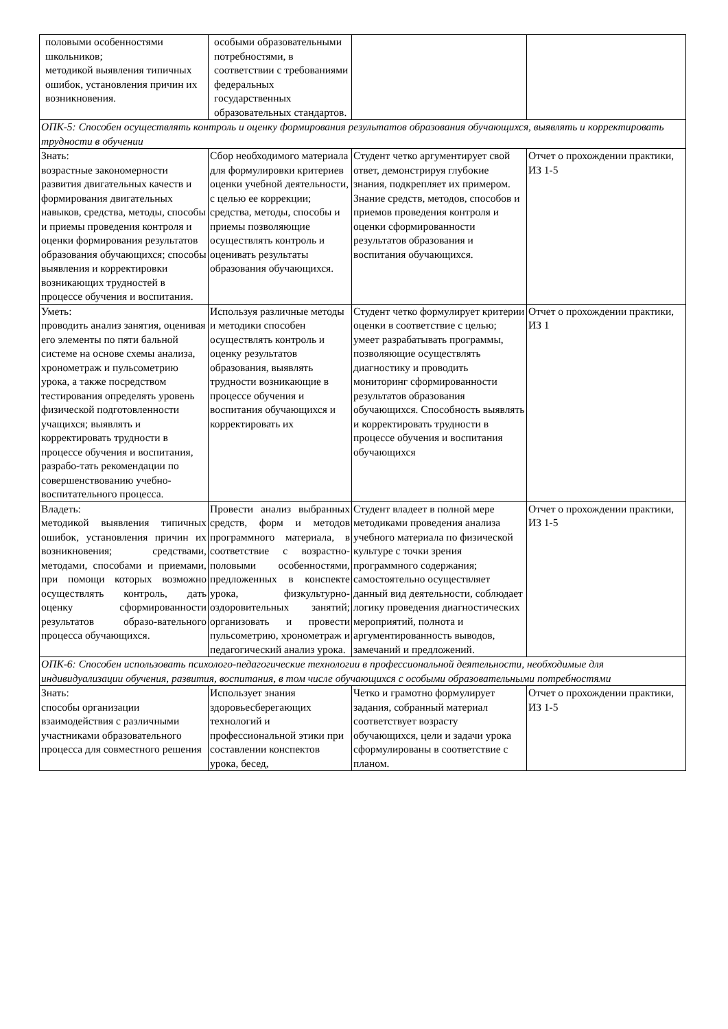| половыми особенностями школьников; методикой выявления типичных ошибок, установления причин их возникновения. | особыми образовательными потребностями, в соответствии с требованиями федеральных государственных образовательных стандартов. | | |
| ОПК-5: Способен осуществлять контроль и оценку формирования результатов образования обучающихся, выявлять и корректировать трудности в обучении | | | |
| Знать: возрастные закономерности развития двигательных качеств и формирования двигательных навыков, средства, методы, способы и приемы проведения контроля и оценки формирования результатов образования обучающихся; способы выявления и корректировки возникающих трудностей в процессе обучения и воспитания. | Сбор необходимого материала для формулировки критериев оценки учебной деятельности, с целью ее коррекции; средства, методы, способы и приемы позволяющие осуществлять контроль и оценивать результаты образования обучающихся. | Студент четко аргументирует свой ответ, демонстрируя глубокие знания, подкрепляет их примером. Знание средств, методов, способов и приемов проведения контроля и оценки сформированности результатов образования и воспитания обучающихся. | Отчет о прохождении практики, ИЗ 1-5 |
| Уметь: проводить анализ занятия, оценивая его элементы по пяти бальной системе на основе схемы анализа, хронометраж и пульсометрию урока, а также посредством тестирования определять уровень физической подготовленности учащихся; выявлять и корректировать трудности в процессе обучения и воспитания, разрабо-тать рекомендации по совершенствованию учебно-воспитательного процесса. | Используя различные методы и методики способен осуществлять контроль и оценку результатов образования, выявлять трудности возникающие в процессе обучения и воспитания обучающихся и корректировать их | Студент четко формулирует критерии оценки в соответствие с целью; умеет разрабатывать программы, позволяющие осуществлять диагностику и проводить мониторинг сформированности результатов образования обучающихся. Способность выявлять и корректировать трудности в процессе обучения и воспитания обучающихся | Отчет о прохождении практики, ИЗ 1 |
| Владеть: методикой выявления типичных ошибок, установления причин их возникновения; средствами, методами, способами и приемами, при помощи которых возможно осуществлять контроль, дать оценку сформированности результатов образо-вательного процесса обучающихся. | Провести анализ выбранных средств, форм и методов программного материала, в соответствие с возрастно-половыми особенностями, предложенных в конспекте урока, физкультурно-оздоровительных занятий; организовать и провести пульсометрию, хронометраж и педагогический анализ урока. | Студент владеет в полной мере методиками проведения анализа учебного материала по физической культуре с точки зрения программного содержания; самостоятельно осуществляет данный вид деятельности, соблюдает логику проведения диагностических мероприятий, полнота и аргументированность выводов, замечаний и предложений. | Отчет о прохождении практики, ИЗ 1-5 |
| ОПК-6: Способен использовать психолого-педагогические технологии в профессиональной деятельности, необходимые для индивидуализации обучения, развития, воспитания, в том числе обучающихся с особыми образовательными потребностями | | | |
| Знать: способы организации взаимодействия с различными участниками образовательного процесса для совместного решения | Использует знания здоровьесберегающих технологий и профессиональной этики при составлении конспектов урока, бесед, | Четко и грамотно формулирует задания, собранный материал соответствует возрасту обучающихся, цели и задачи урока сформулированы в соответствие с планом. | Отчет о прохождении практики, ИЗ 1-5 |